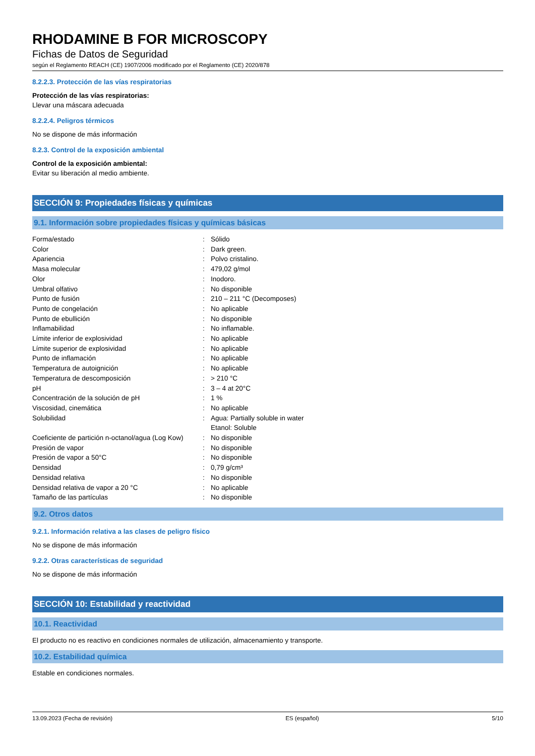RHODAMINE B FOR MICROSCOPY
Fichas de Datos de Seguridad
según el Reglamento REACH (CE) 1907/2006 modificado por el Reglamento (CE) 2020/878
8.2.2.3. Protección de las vías respiratorias
Protección de las vías respiratorias:
Llevar una máscara adecuada
8.2.2.4. Peligros térmicos
No se dispone de más información
8.2.3. Control de la exposición ambiental
Control de la exposición ambiental:
Evitar su liberación al medio ambiente.
SECCIÓN 9: Propiedades físicas y químicas
9.1. Información sobre propiedades físicas y químicas básicas
| Forma/estado | : | Sólido |
| Color | : | Dark green. |
| Apariencia | : | Polvo cristalino. |
| Masa molecular | : | 479,02 g/mol |
| Olor | : | Inodoro. |
| Umbral olfativo | : | No disponible |
| Punto de fusión | : | 210 – 211 °C (Decomposes) |
| Punto de congelación | : | No aplicable |
| Punto de ebullición | : | No disponible |
| Inflamabilidad | : | No inflamable. |
| Límite inferior de explosividad | : | No aplicable |
| Límite superior de explosividad | : | No aplicable |
| Punto de inflamación | : | No aplicable |
| Temperatura de autoignición | : | No aplicable |
| Temperatura de descomposición | : | > 210 °C |
| pH | : | 3 – 4 at 20°C |
| Concentración de la solución de pH | : | 1 % |
| Viscosidad, cinemática | : | No aplicable |
| Solubilidad | : | Agua: Partially soluble in water Etanol: Soluble |
| Coeficiente de partición n-octanol/agua (Log Kow) | : | No disponible |
| Presión de vapor | : | No disponible |
| Presión de vapor a 50°C | : | No disponible |
| Densidad | : | 0,79 g/cm³ |
| Densidad relativa | : | No disponible |
| Densidad relativa de vapor a 20 °C | : | No aplicable |
| Tamaño de las partículas | : | No disponible |
9.2. Otros datos
9.2.1. Información relativa a las clases de peligro físico
No se dispone de más información
9.2.2. Otras características de seguridad
No se dispone de más información
SECCIÓN 10: Estabilidad y reactividad
10.1. Reactividad
El producto no es reactivo en condiciones normales de utilización, almacenamiento y transporte.
10.2. Estabilidad química
Estable en condiciones normales.
13.09.2023 (Fecha de revisión) ES (español) 5/10